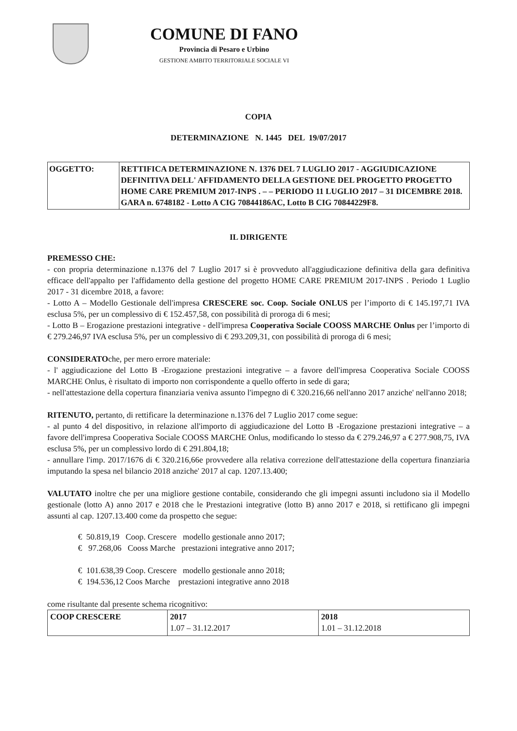COMUNE DI FANO
Provincia di Pesaro e Urbino
GESTIONE AMBITO TERRITORIALE SOCIALE VI
COPIA
DETERMINAZIONE N. 1445 DEL 19/07/2017
| OGGETTO: | RETTIFICA DETERMINAZIONE N. 1376 DEL 7 LUGLIO 2017 - AGGIUDICAZIONE DEFINITIVA DELL' AFFIDAMENTO DELLA GESTIONE DEL PROGETTO PROGETTO HOME CARE PREMIUM 2017-INPS . – – PERIODO 11 LUGLIO 2017 – 31 DICEMBRE 2018. GARA n. 6748182 - Lotto A CIG 70844186AC, Lotto B CIG 70844229F8. |
IL DIRIGENTE
PREMESSO CHE:
- con propria determinazione n.1376 del 7 Luglio 2017 si è provveduto all'aggiudicazione definitiva della gara definitiva efficace dell'appalto per l'affidamento della gestione del progetto HOME CARE PREMIUM 2017-INPS . Periodo 1 Luglio 2017 - 31 dicembre 2018, a favore:
- Lotto A – Modello Gestionale dell'impresa CRESCERE soc. Coop. Sociale ONLUS per l’importo di € 145.197,71 IVA esclusa 5%, per un complessivo di € 152.457,58, con possibilità di proroga di 6 mesi;
- Lotto B – Erogazione prestazioni integrative - dell'impresa Cooperativa Sociale COOSS MARCHE Onlus per l’importo di € 279.246,97 IVA esclusa 5%, per un complessivo di € 293.209,31, con possibilità di proroga di 6 mesi;
CONSIDERATOche, per mero errore materiale:
- l' aggiudicazione del Lotto B -Erogazione prestazioni integrative – a favore dell'impresa Cooperativa Sociale COOSS MARCHE Onlus, è risultato di importo non corrispondente a quello offerto in sede di gara;
- nell'attestazione della copertura finanziaria veniva assunto l'impegno di € 320.216,66 nell'anno 2017 anziche' nell'anno 2018;
RITENUTO, pertanto, di rettificare la determinazione n.1376 del 7 Luglio 2017 come segue:
- al punto 4 del dispositivo, in relazione all'importo di aggiudicazione del Lotto B -Erogazione prestazioni integrative – a favore dell'impresa Cooperativa Sociale COOSS MARCHE Onlus, modificando lo stesso da € 279.246,97 a € 277.908,75, IVA esclusa 5%, per un complessivo lordo di € 291.804,18;
- annullare l'imp. 2017/1676 di € 320.216,66e provvedere alla relativa correzione dell'attestazione della copertura finanziaria imputando la spesa nel bilancio 2018 anziche' 2017 al cap. 1207.13.400;
VALUTATO inoltre che per una migliore gestione contabile, considerando che gli impegni assunti includono sia il Modello gestionale (lotto A) anno 2017 e 2018 che le Prestazioni integrative (lotto B) anno 2017 e 2018, si rettificano gli impegni assunti al cap. 1207.13.400 come da prospetto che segue:
€ 50.819,19 Coop. Crescere modello gestionale anno 2017;
€ 97.268,06 Cooss Marche prestazioni integrative anno 2017;
€ 101.638,39 Coop. Crescere modello gestionale anno 2018;
€ 194.536,12 Coos Marche prestazioni integrative anno 2018
come risultante dal presente schema ricognitivo:
| COOP CRESCERE | 2017 1.07 – 31.12.2017 | 2018 1.01 – 31.12.2018 |